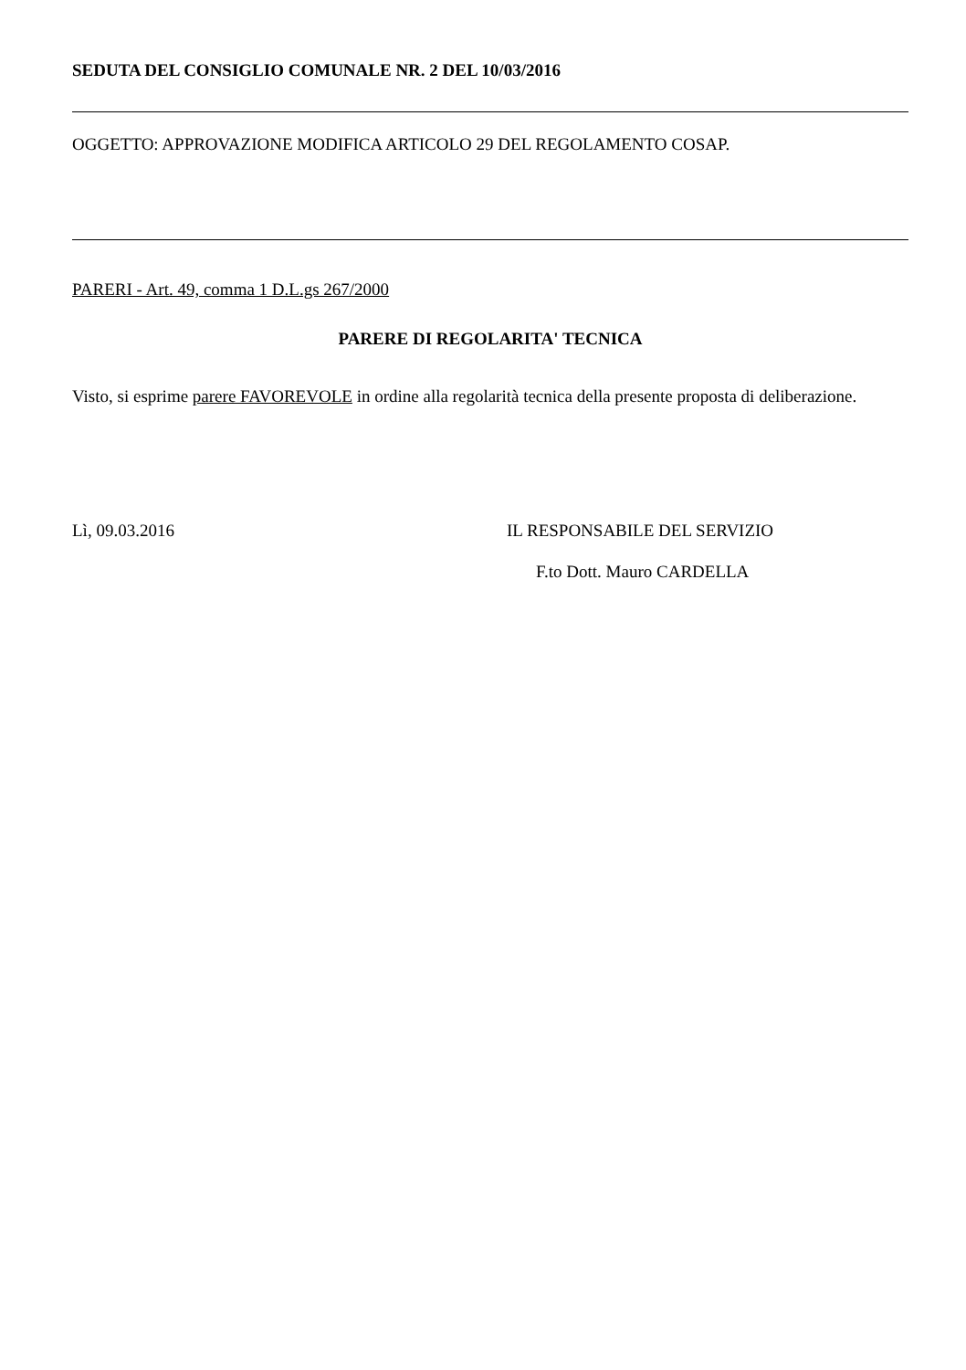SEDUTA DEL CONSIGLIO COMUNALE NR. 2 DEL 10/03/2016
OGGETTO: APPROVAZIONE MODIFICA ARTICOLO 29 DEL REGOLAMENTO COSAP.
PARERI - Art. 49, comma 1 D.L.gs 267/2000
PARERE DI REGOLARITA' TECNICA
Visto, si esprime parere FAVOREVOLE in ordine alla regolarità tecnica della presente proposta di deliberazione.
Lì, 09.03.2016 IL RESPONSABILE DEL SERVIZIO
F.to Dott. Mauro CARDELLA